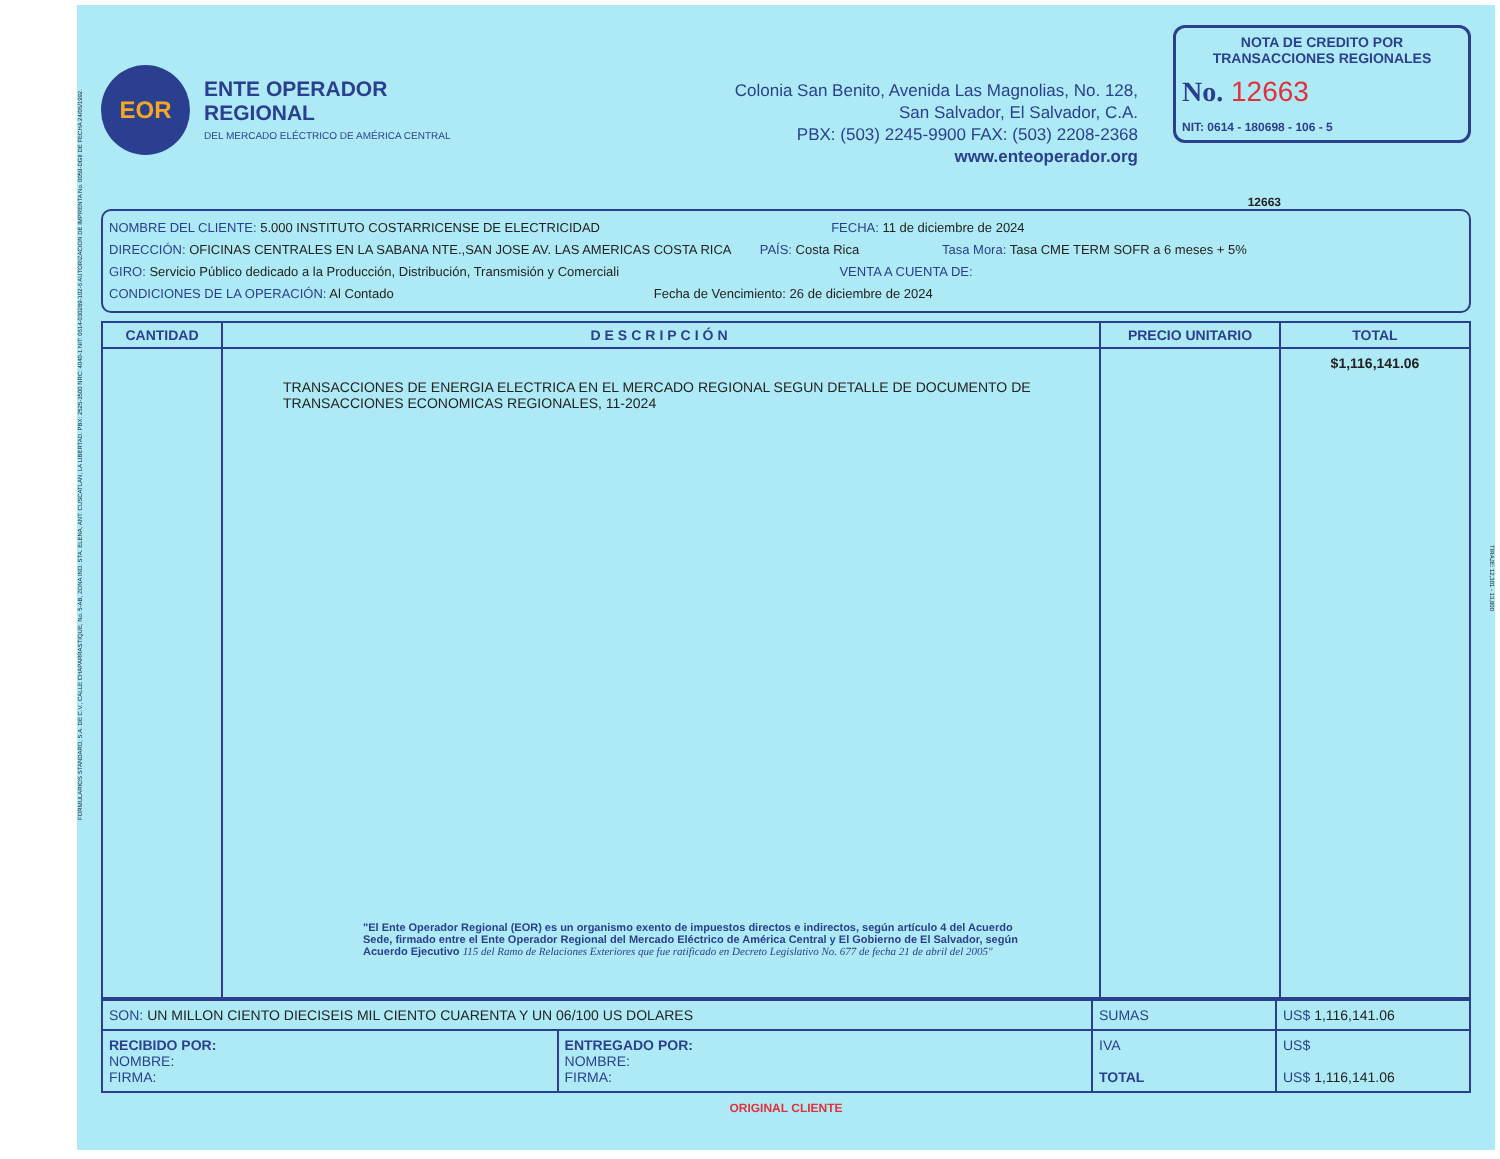FORMULARIOS STANDARD, S.A. DE C.V., CALLE CHAPARRASTIQUE, No. 5-AB, ZONA IND. STA. ELENA, ANT. CUSCATLAN, LA LIBERTAD. PBX: 2525-3500 NRC: 4040-1 NIT: 0614-030289-102-6 AUTORIZACION DE IMPRENTA No. 0059-DGII DE FECHA 24/06/1992.
EOR
ENTE OPERADOR REGIONAL
DEL MERCADO ELÉCTRICO DE AMÉRICA CENTRAL
Colonia San Benito, Avenida Las Magnolias, No. 128,
San Salvador, El Salvador, C.A.
PBX: (503) 2245-9900 FAX: (503) 2208-2368
www.enteoperador.org
NOTA DE CREDITO POR TRANSACCIONES REGIONALES
No. 12663
NIT: 0614 - 180698 - 106 - 5
12663
NOMBRE DEL CLIENTE: 5.000 INSTITUTO COSTARRICENSE DE ELECTRICIDAD FECHA: 11 de diciembre de 2024
DIRECCIÓN: OFICINAS CENTRALES EN LA SABANA NTE.,SAN JOSE AV. LAS AMERICAS COSTA RICA PAÍS: Costa Rica Tasa Mora: Tasa CME TERM SOFR a 6 meses + 5%
GIRO: Servicio Público dedicado a la Producción, Distribución, Transmisión y Comerciali VENTA A CUENTA DE:
CONDICIONES DE LA OPERACIÓN: Al Contado Fecha de Vencimiento: 26 de diciembre de 2024
| CANTIDAD | DESCRIPCIÓN | PRECIO UNITARIO | TOTAL |
| --- | --- | --- | --- |
| | TRANSACCIONES DE ENERGIA ELECTRICA EN EL MERCADO REGIONAL SEGUN DETALLE DE DOCUMENTO DE TRANSACCIONES ECONOMICAS REGIONALES, 11-2024 "El Ente Operador Regional (EOR) es un organismo exento de impuestos directos e indirectos, según artículo 4 del Acuerdo Sede, firmado entre el Ente Operador Regional del Mercado Eléctrico de América Central y El Gobierno de El Salvador, según Acuerdo Ejecutivo 115 del Ramo de Relaciones Exteriores que fue ratificado en Decreto Legislativo No. 677 de fecha 21 de abril del 2005" | | $1,116,141.06 |
| SON: UN MILLON CIENTO DIECISEIS MIL CIENTO CUARENTA Y UN 06/100 US DOLARES | | SUMAS | US$ 1,116,141.06 |
| RECIBIDO POR: NOMBRE: FIRMA: | ENTREGADO POR: NOMBRE: FIRMA: | IVA TOTAL | US$ US$ 1,116,141.06 |
ORIGINAL CLIENTE
TIRAJE: 12,301 - 13,800